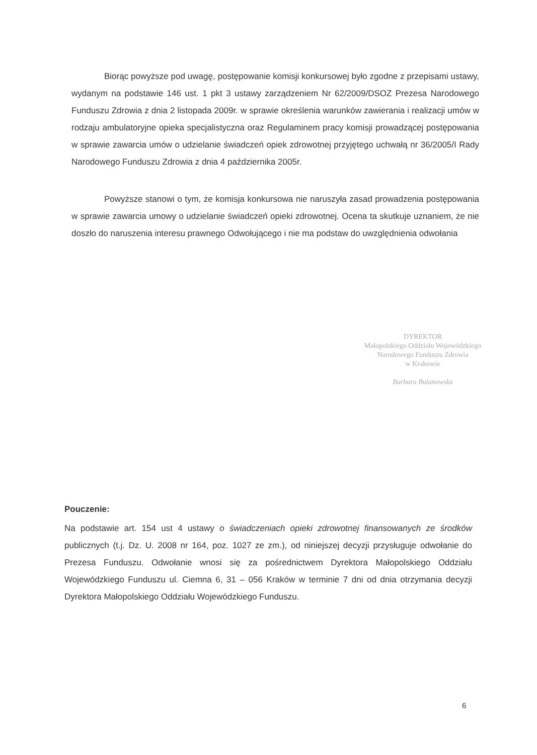Biorąc powyższe pod uwagę, postępowanie komisji konkursowej było zgodne z przepisami ustawy, wydanym na podstawie 146 ust. 1 pkt 3 ustawy zarządzeniem Nr 62/2009/DSOZ Prezesa Narodowego Funduszu Zdrowia z dnia 2 listopada 2009r. w sprawie określenia warunków zawierania i realizacji umów w rodzaju ambulatoryjne opieka specjalistyczna oraz Regulaminem pracy komisji prowadzącej postępowania w sprawie zawarcia umów o udzielanie świadczeń opiek zdrowotnej przyjętego uchwałą nr 36/2005/I Rady Narodowego Funduszu Zdrowia z dnia 4 października 2005r.
Powyższe stanowi o tym, że komisja konkursowa nie naruszyła zasad prowadzenia postępowania w sprawie zawarcia umowy o udzielanie świadczeń opieki zdrowotnej. Ocena ta skutkuje uznaniem, że nie doszło do naruszenia interesu prawnego Odwołującego i nie ma podstaw do uwzględnienia odwołania
DYREKTOR
Małopolskiego Oddziału Wojewódzkiego
Narodowego Funduszu Zdrowia
w Krakowie
Barbara Bulanowska
Pouczenie:
Na podstawie art. 154 ust 4 ustawy o świadczeniach opieki zdrowotnej finansowanych ze środków publicznych (t.j. Dz. U. 2008 nr 164, poz. 1027 ze zm.), od niniejszej decyzji przysługuje odwołanie do Prezesa Funduszu. Odwołanie wnosi się za pośrednictwem Dyrektora Małopolskiego Oddziału Wojewódzkiego Funduszu ul. Ciemna 6, 31 – 056 Kraków w terminie 7 dni od dnia otrzymania decyzji Dyrektora Małopolskiego Oddziału Wojewódzkiego Funduszu.
6